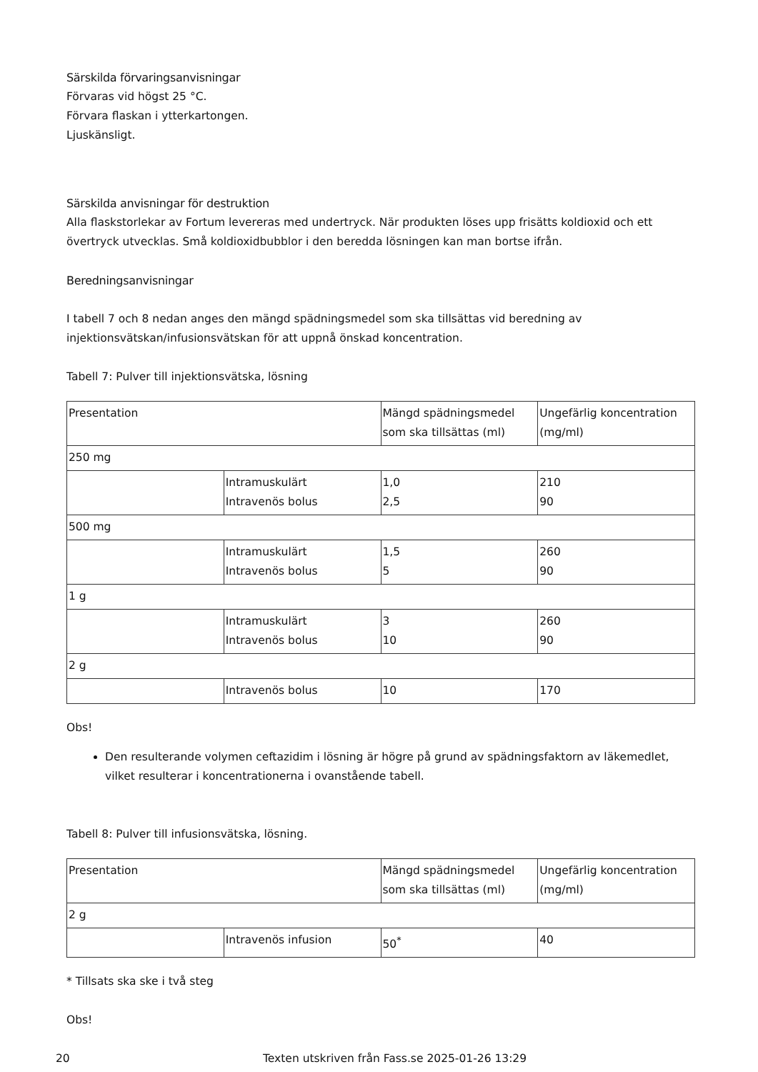Särskilda förvaringsanvisningar
Förvaras vid högst 25 °C.
Förvara flaskan i ytterkartongen.
Ljuskänsligt.
Särskilda anvisningar för destruktion
Alla flaskstorlekar av Fortum levereras med undertryck. När produkten löses upp frisätts koldioxid och ett övertryck utvecklas. Små koldioxidbubblor i den beredda lösningen kan man bortse ifrån.
Beredningsanvisningar
I tabell 7 och 8 nedan anges den mängd spädningsmedel som ska tillsättas vid beredning av injektionsvätskan/infusionsvätskan för att uppnå önskad koncentration.
Tabell 7: Pulver till injektionsvätska, lösning
| Presentation | | Mängd spädningsmedel som ska tillsättas (ml) | Ungefärlig koncentration (mg/ml) |
| 250 mg | | | |
| | Intramuskulärt Intravenös bolus | 1,0 2,5 | 210 90 |
| 500 mg | | | |
| | Intramuskulärt Intravenös bolus | 1,5 5 | 260 90 |
| 1 g | | | |
| | Intramuskulärt Intravenös bolus | 3 10 | 260 90 |
| 2 g | | | |
| | Intravenös bolus | 10 | 170 |
Obs!
Den resulterande volymen ceftazidim i lösning är högre på grund av spädningsfaktorn av läkemedlet, vilket resulterar i koncentrationerna i ovanstående tabell.
Tabell 8: Pulver till infusionsvätska, lösning.
| Presentation | | Mängd spädningsmedel som ska tillsättas (ml) | Ungefärlig koncentration (mg/ml) |
| 2 g | | | |
| | Intravenös infusion | 50<sup>*</sup> | 40 |
* Tillsats ska ske i två steg
Obs!
20 Texten utskriven från Fass.se 2025-01-26 13:29